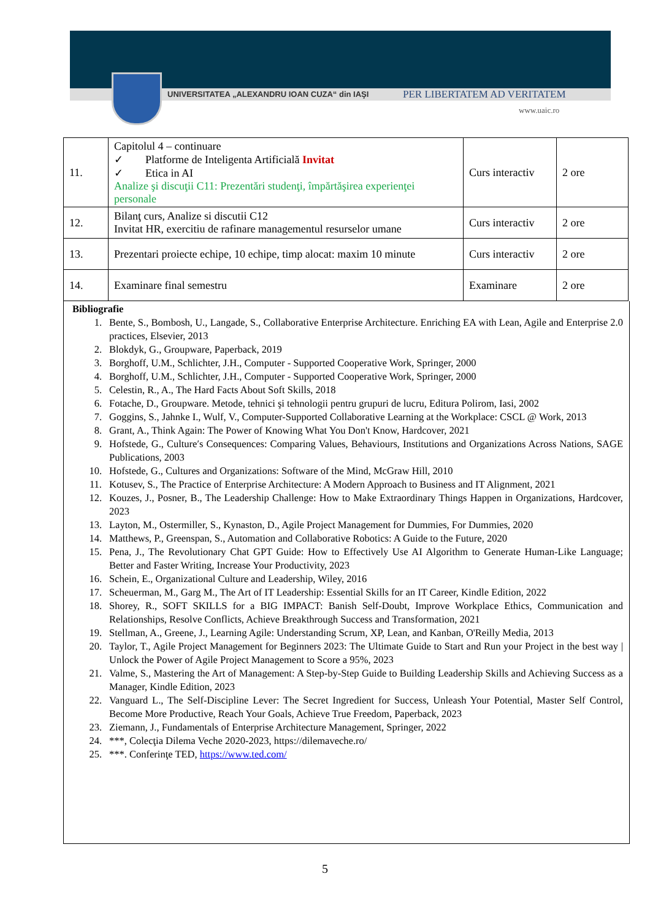UNIVERSITATEA „ALEXANDRU IOAN CUZA“ din IAŞI
PER LIBERTATEM AD VERITATEM
www.uaic.ro
| 11. | Capitolul 4 – continuare ✓ Platforme de Inteligenta Artificială Invitat ✓ Etica in AI Analize şi discuţii C11: Prezentări studenţi, împărtăşirea experienţei personale | Curs interactiv | 2 ore |
| 12. | Bilanţ curs, Analize si discutii C12 Invitat HR, exercitiu de rafinare managementul resurselor umane | Curs interactiv | 2 ore |
| 13. | Prezentari proiecte echipe, 10 echipe, timp alocat: maxim 10 minute | Curs interactiv | 2 ore |
| 14. | Examinare final semestru | Examinare | 2 ore |
Bibliografie
1. Bente, S., Bombosh, U., Langade, S., Collaborative Enterprise Architecture. Enriching EA with Lean, Agile and Enterprise 2.0 practices, Elsevier, 2013
2. Blokdyk, G., Groupware, Paperback, 2019
3. Borghoff, U.M., Schlichter, J.H., Computer - Supported Cooperative Work, Springer, 2000
4. Borghoff, U.M., Schlichter, J.H., Computer - Supported Cooperative Work, Springer, 2000
5. Celestin, R., A., The Hard Facts About Soft Skills, 2018
6. Fotache, D., Groupware. Metode, tehnici şi tehnologii pentru grupuri de lucru, Editura Polirom, Iasi, 2002
7. Goggins, S., Jahnke I., Wulf, V., Computer-Supported Collaborative Learning at the Workplace: CSCL @ Work, 2013
8. Grant, A., Think Again: The Power of Knowing What You Don't Know, Hardcover, 2021
9. Hofstede, G., Culture′s Consequences: Comparing Values, Behaviours, Institutions and Organizations Across Nations, SAGE Publications, 2003
10. Hofstede, G., Cultures and Organizations: Software of the Mind, McGraw Hill, 2010
11. Kotusev, S., The Practice of Enterprise Architecture: A Modern Approach to Business and IT Alignment, 2021
12. Kouzes, J., Posner, B., The Leadership Challenge: How to Make Extraordinary Things Happen in Organizations, Hardcover, 2023
13. Layton, M., Ostermiller, S., Kynaston, D., Agile Project Management for Dummies, For Dummies, 2020
14. Matthews, P., Greenspan, S., Automation and Collaborative Robotics: A Guide to the Future, 2020
15. Pena, J., The Revolutionary Chat GPT Guide: How to Effectively Use AI Algorithm to Generate Human-Like Language; Better and Faster Writing, Increase Your Productivity, 2023
16. Schein, E., Organizational Culture and Leadership, Wiley, 2016
17. Scheuerman, M., Garg M., The Art of IT Leadership: Essential Skills for an IT Career, Kindle Edition, 2022
18. Shorey, R., SOFT SKILLS for a BIG IMPACT: Banish Self-Doubt, Improve Workplace Ethics, Communication and Relationships, Resolve Conflicts, Achieve Breakthrough Success and Transformation, 2021
19. Stellman, A., Greene, J., Learning Agile: Understanding Scrum, XP, Lean, and Kanban, O'Reilly Media, 2013
20. Taylor, T., Agile Project Management for Beginners 2023: The Ultimate Guide to Start and Run your Project in the best way | Unlock the Power of Agile Project Management to Score a 95%, 2023
21. Valme, S., Mastering the Art of Management: A Step-by-Step Guide to Building Leadership Skills and Achieving Success as a Manager, Kindle Edition, 2023
22. Vanguard L., The Self-Discipline Lever: The Secret Ingredient for Success, Unleash Your Potential, Master Self Control, Become More Productive, Reach Your Goals, Achieve True Freedom, Paperback, 2023
23. Ziemann, J., Fundamentals of Enterprise Architecture Management, Springer, 2022
24. ***, Colecţia Dilema Veche 2020-2023, https://dilemaveche.ro/
25. ***. Conferinţe TED, https://www.ted.com/
5